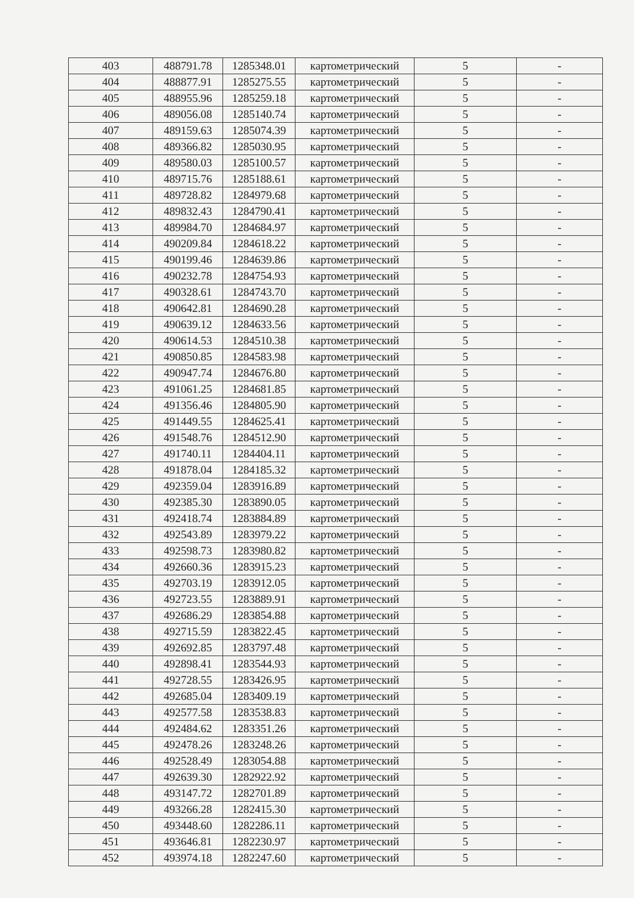| 403 | 488791.78 | 1285348.01 | картометрический | 5 | - |
| 404 | 488877.91 | 1285275.55 | картометрический | 5 | - |
| 405 | 488955.96 | 1285259.18 | картометрический | 5 | - |
| 406 | 489056.08 | 1285140.74 | картометрический | 5 | - |
| 407 | 489159.63 | 1285074.39 | картометрический | 5 | - |
| 408 | 489366.82 | 1285030.95 | картометрический | 5 | - |
| 409 | 489580.03 | 1285100.57 | картометрический | 5 | - |
| 410 | 489715.76 | 1285188.61 | картометрический | 5 | - |
| 411 | 489728.82 | 1284979.68 | картометрический | 5 | - |
| 412 | 489832.43 | 1284790.41 | картометрический | 5 | - |
| 413 | 489984.70 | 1284684.97 | картометрический | 5 | - |
| 414 | 490209.84 | 1284618.22 | картометрический | 5 | - |
| 415 | 490199.46 | 1284639.86 | картометрический | 5 | - |
| 416 | 490232.78 | 1284754.93 | картометрический | 5 | - |
| 417 | 490328.61 | 1284743.70 | картометрический | 5 | - |
| 418 | 490642.81 | 1284690.28 | картометрический | 5 | - |
| 419 | 490639.12 | 1284633.56 | картометрический | 5 | - |
| 420 | 490614.53 | 1284510.38 | картометрический | 5 | - |
| 421 | 490850.85 | 1284583.98 | картометрический | 5 | - |
| 422 | 490947.74 | 1284676.80 | картометрический | 5 | - |
| 423 | 491061.25 | 1284681.85 | картометрический | 5 | - |
| 424 | 491356.46 | 1284805.90 | картометрический | 5 | - |
| 425 | 491449.55 | 1284625.41 | картометрический | 5 | - |
| 426 | 491548.76 | 1284512.90 | картометрический | 5 | - |
| 427 | 491740.11 | 1284404.11 | картометрический | 5 | - |
| 428 | 491878.04 | 1284185.32 | картометрический | 5 | - |
| 429 | 492359.04 | 1283916.89 | картометрический | 5 | - |
| 430 | 492385.30 | 1283890.05 | картометрический | 5 | - |
| 431 | 492418.74 | 1283884.89 | картометрический | 5 | - |
| 432 | 492543.89 | 1283979.22 | картометрический | 5 | - |
| 433 | 492598.73 | 1283980.82 | картометрический | 5 | - |
| 434 | 492660.36 | 1283915.23 | картометрический | 5 | - |
| 435 | 492703.19 | 1283912.05 | картометрический | 5 | - |
| 436 | 492723.55 | 1283889.91 | картометрический | 5 | - |
| 437 | 492686.29 | 1283854.88 | картометрический | 5 | - |
| 438 | 492715.59 | 1283822.45 | картометрический | 5 | - |
| 439 | 492692.85 | 1283797.48 | картометрический | 5 | - |
| 440 | 492898.41 | 1283544.93 | картометрический | 5 | - |
| 441 | 492728.55 | 1283426.95 | картометрический | 5 | - |
| 442 | 492685.04 | 1283409.19 | картометрический | 5 | - |
| 443 | 492577.58 | 1283538.83 | картометрический | 5 | - |
| 444 | 492484.62 | 1283351.26 | картометрический | 5 | - |
| 445 | 492478.26 | 1283248.26 | картометрический | 5 | - |
| 446 | 492528.49 | 1283054.88 | картометрический | 5 | - |
| 447 | 492639.30 | 1282922.92 | картометрический | 5 | - |
| 448 | 493147.72 | 1282701.89 | картометрический | 5 | - |
| 449 | 493266.28 | 1282415.30 | картометрический | 5 | - |
| 450 | 493448.60 | 1282286.11 | картометрический | 5 | - |
| 451 | 493646.81 | 1282230.97 | картометрический | 5 | - |
| 452 | 493974.18 | 1282247.60 | картометрический | 5 | - |